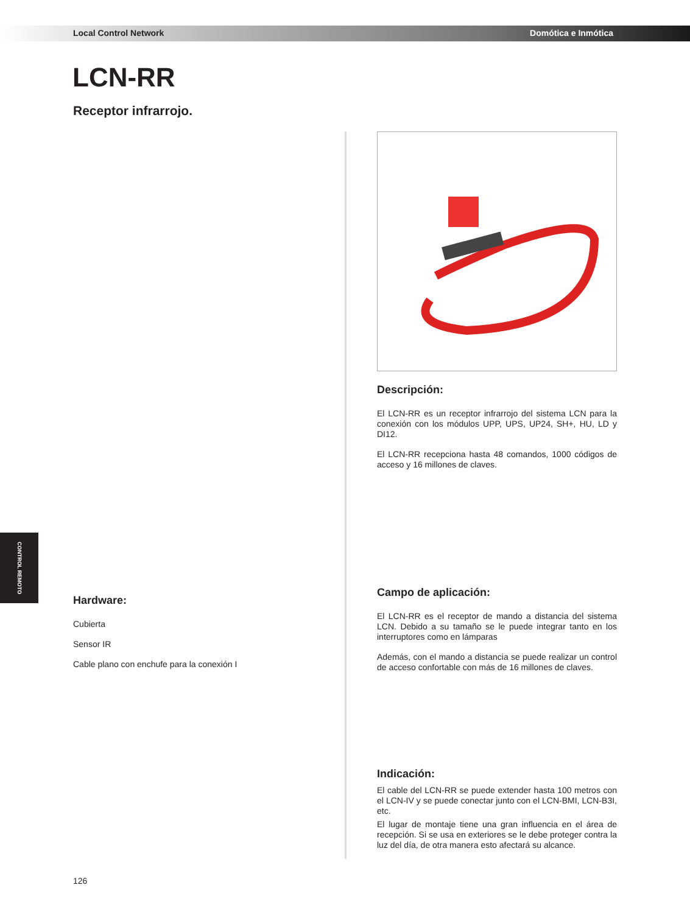Local Control Network Domótica e Inmótica
LCN-RR
Receptor infrarrojo.
CONTROL REMOTO
Hardware:
Cubierta
Sensor IR
Cable plano con enchufe para la conexión I
Descripción:
El LCN-RR es un receptor infrarrojo del sistema LCN para la conexión con los módulos UPP, UPS, UP24, SH+, HU, LD y DI12.
El LCN-RR recepciona hasta 48 comandos, 1000 códigos de acceso y 16 millones de claves.
Campo de aplicación:
El LCN-RR es el receptor de mando a distancia del sistema LCN. Debido a su tamaño se le puede integrar tanto en los interruptores como en lámparas
Además, con el mando a distancia se puede realizar un control de acceso confortable con más de 16 millones de claves.
Indicación:
El cable del LCN-RR se puede extender hasta 100 metros con el LCN-IV y se puede conectar junto con el LCN-BMI, LCN-B3I, etc.
El lugar de montaje tiene una gran influencia en el área de recepción. Si se usa en exteriores se le debe proteger contra la luz del día, de otra manera esto afectará su alcance.
126